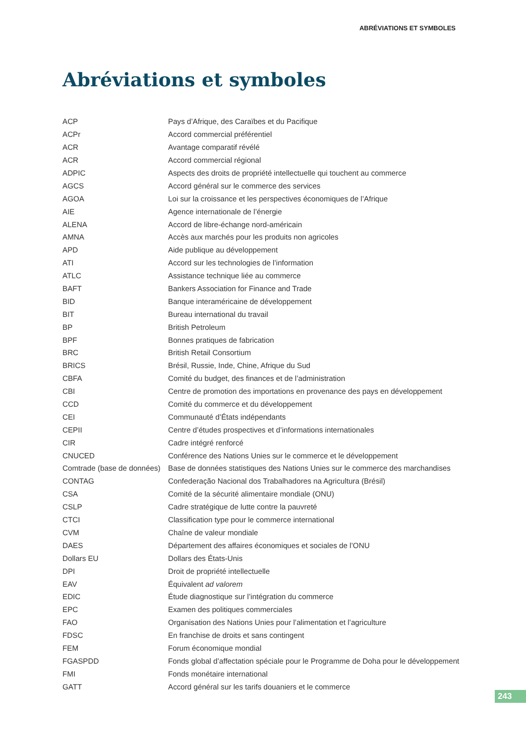ABRÉVIATIONS ET SYMBOLES
Abréviations et symboles
| ACP | Pays d’Afrique, des Caraïbes et du Pacifique |
| ACPr | Accord commercial préférentiel |
| ACR | Avantage comparatif révélé |
| ACR | Accord commercial régional |
| ADPIC | Aspects des droits de propriété intellectuelle qui touchent au commerce |
| AGCS | Accord général sur le commerce des services |
| AGOA | Loi sur la croissance et les perspectives économiques de l’Afrique |
| AIE | Agence internationale de l’énergie |
| ALENA | Accord de libre-échange nord-américain |
| AMNA | Accès aux marchés pour les produits non agricoles |
| APD | Aide publique au développement |
| ATI | Accord sur les technologies de l’information |
| ATLC | Assistance technique liée au commerce |
| BAFT | Bankers Association for Finance and Trade |
| BID | Banque interaméricaine de développement |
| BIT | Bureau international du travail |
| BP | British Petroleum |
| BPF | Bonnes pratiques de fabrication |
| BRC | British Retail Consortium |
| BRICS | Brésil, Russie, Inde, Chine, Afrique du Sud |
| CBFA | Comité du budget, des finances et de l’administration |
| CBI | Centre de promotion des importations en provenance des pays en développement |
| CCD | Comité du commerce et du développement |
| CEI | Communauté d’États indépendants |
| CEPII | Centre d’études prospectives et d’informations internationales |
| CIR | Cadre intégré renforcé |
| CNUCED | Conférence des Nations Unies sur le commerce et le développement |
| Comtrade (base de données) | Base de données statistiques des Nations Unies sur le commerce des marchandises |
| CONTAG | Confederação Nacional dos Trabalhadores na Agricultura (Brésil) |
| CSA | Comité de la sécurité alimentaire mondiale (ONU) |
| CSLP | Cadre stratégique de lutte contre la pauvreté |
| CTCI | Classification type pour le commerce international |
| CVM | Chaîne de valeur mondiale |
| DAES | Département des affaires économiques et sociales de l’ONU |
| Dollars EU | Dollars des États-Unis |
| DPI | Droit de propriété intellectuelle |
| EAV | Équivalent ad valorem |
| EDIC | Étude diagnostique sur l’intégration du commerce |
| EPC | Examen des politiques commerciales |
| FAO | Organisation des Nations Unies pour l’alimentation et l’agriculture |
| FDSC | En franchise de droits et sans contingent |
| FEM | Forum économique mondial |
| FGASPDD | Fonds global d’affectation spéciale pour le Programme de Doha pour le développement |
| FMI | Fonds monétaire international |
| GATT | Accord général sur les tarifs douaniers et le commerce |
243